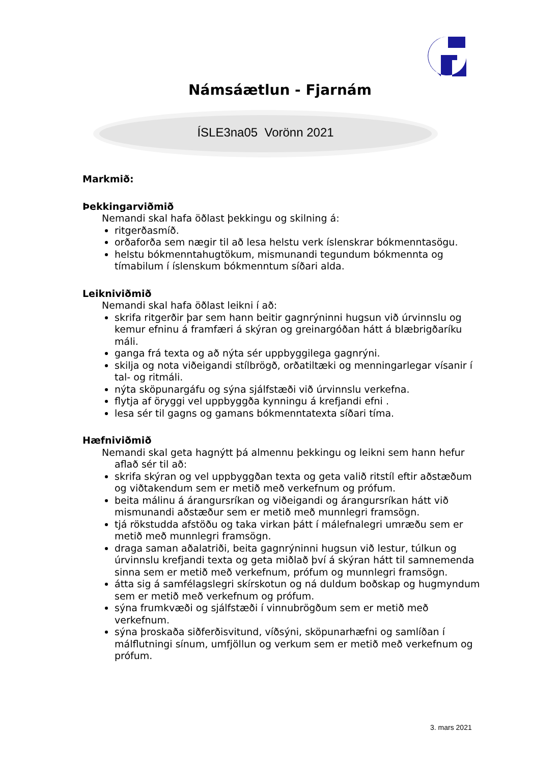Námsáætlun - Fjarnám
ÍSLE3na05 Vorönn 2021
Markmið:
Þekkingarviðmið
Nemandi skal hafa öðlast þekkingu og skilning á:
ritgerðasmíð.
orðaforða sem nægir til að lesa helstu verk íslenskrar bókmenntasögu.
helstu bókmenntahugtökum, mismunandi tegundum bókmennta og tímabilum í íslenskum bókmenntum síðari alda.
Leikniviðmið
Nemandi skal hafa öðlast leikni í að:
skrifa ritgerðir þar sem hann beitir gagnrýninni hugsun við úrvinnslu og kemur efninu á framfæri á skýran og greinargóðan hátt á blæbrigðaríku máli.
ganga frá texta og að nýta sér uppbyggilega gagnrýni.
skilja og nota viðeigandi stílbrögð, orðatiltæki og menningarlegar vísanir í tal- og ritmáli.
nýta sköpunargáfu og sýna sjálfstæði við úrvinnslu verkefna.
flytja af öryggi vel uppbyggða kynningu á krefjandi efni .
lesa sér til gagns og gamans bókmenntatexta síðari tíma.
Hæfniviðmið
Nemandi skal geta hagnýtt þá almennu þekkingu og leikni sem hann hefur aflað sér til að:
skrifa skýran og vel uppbyggðan texta og geta valið ritstíl eftir aðstæðum og viðtakendum sem er metið með verkefnum og prófum.
beita málinu á árangursríkan og viðeigandi og árangursríkan hátt við mismunandi aðstæður sem er metið með munnlegri framsögn.
tjá rökstudda afstöðu og taka virkan þátt í málefnalegri umræðu sem er metið með munnlegri framsögn.
draga saman aðalatriði, beita gagnrýninni hugsun við lestur, túlkun og úrvinnslu krefjandi texta og geta miðlað því á skýran hátt til samnemenda sinna sem er metið með verkefnum, prófum og munnlegri framsögn.
átta sig á samfélagslegri skírskotun og ná duldum boðskap og hugmyndum sem er metið með verkefnum og prófum.
sýna frumkvæði og sjálfstæði í vinnubrögðum sem er metið með verkefnum.
sýna þroskaða siðferðisvitund, víðsýni, sköpunarhæfni og samlíðan í málflutningi sínum, umfjöllun og verkum sem er metið með verkefnum og prófum.
3. mars 2021